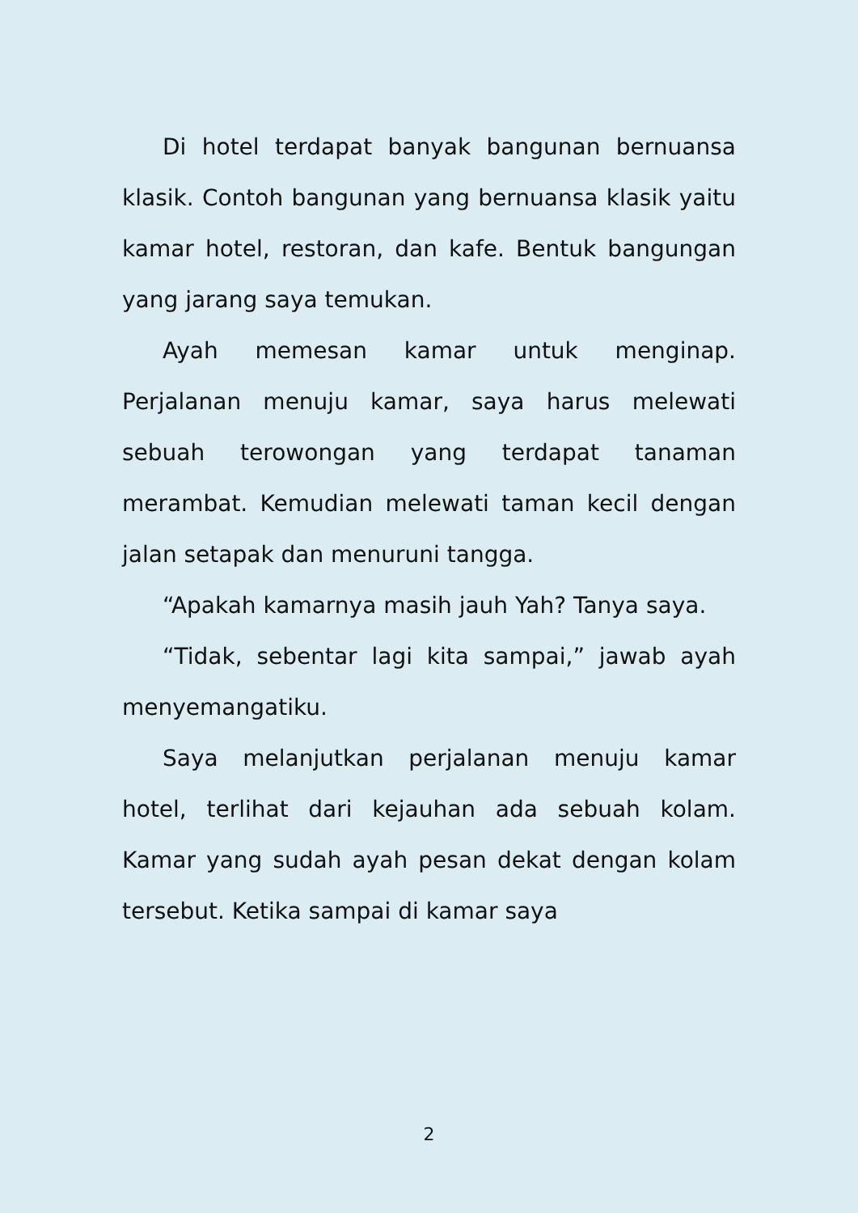Di hotel terdapat banyak bangunan bernuansa klasik. Contoh bangunan yang bernuansa klasik yaitu kamar hotel, restoran, dan kafe. Bentuk bangungan yang jarang saya temukan.
Ayah memesan kamar untuk menginap. Perjalanan menuju kamar, saya harus melewati sebuah terowongan yang terdapat tanaman merambat. Kemudian melewati taman kecil dengan jalan setapak dan menuruni tangga.
“Apakah kamarnya masih jauh Yah? Tanya saya.
“Tidak, sebentar lagi kita sampai,” jawab ayah menyemangatiku.
Saya melanjutkan perjalanan menuju kamar hotel, terlihat dari kejauhan ada sebuah kolam. Kamar yang sudah ayah pesan dekat dengan kolam tersebut. Ketika sampai di kamar saya
2